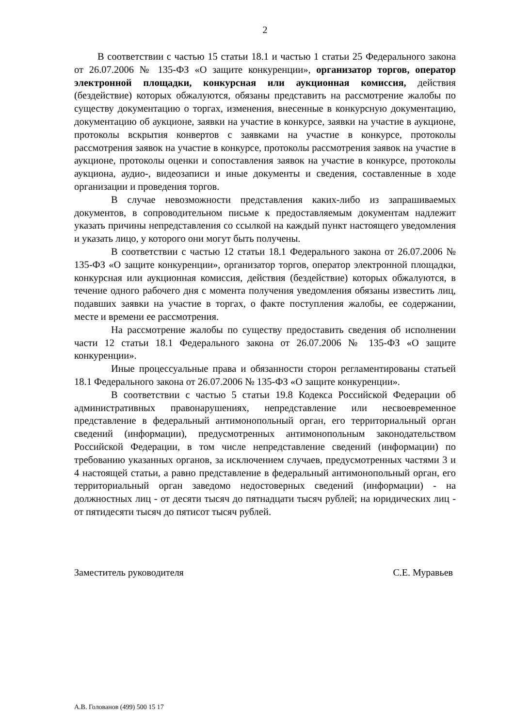2
В соответствии с частью 15 статьи 18.1 и частью 1 статьи 25 Федерального закона от 26.07.2006 № 135-ФЗ «О защите конкуренции», организатор торгов, оператор электронной площадки, конкурсная или аукционная комиссия, действия (бездействие) которых обжалуются, обязаны представить на рассмотрение жалобы по существу документацию о торгах, изменения, внесенные в конкурсную документацию, документацию об аукционе, заявки на участие в конкурсе, заявки на участие в аукционе, протоколы вскрытия конвертов с заявками на участие в конкурсе, протоколы рассмотрения заявок на участие в конкурсе, протоколы рассмотрения заявок на участие в аукционе, протоколы оценки и сопоставления заявок на участие в конкурсе, протоколы аукциона, аудио-, видеозаписи и иные документы и сведения, составленные в ходе организации и проведения торгов.
В случае невозможности представления каких-либо из запрашиваемых документов, в сопроводительном письме к предоставляемым документам надлежит указать причины непредставления со ссылкой на каждый пункт настоящего уведомления и указать лицо, у которого они могут быть получены.
В соответствии с частью 12 статьи 18.1 Федерального закона от 26.07.2006 № 135-ФЗ «О защите конкуренции», организатор торгов, оператор электронной площадки, конкурсная или аукционная комиссия, действия (бездействие) которых обжалуются, в течение одного рабочего дня с момента получения уведомления обязаны известить лиц, подавших заявки на участие в торгах, о факте поступления жалобы, ее содержании, месте и времени ее рассмотрения.
На рассмотрение жалобы по существу предоставить сведения об исполнении части 12 статьи 18.1 Федерального закона от 26.07.2006 № 135-ФЗ «О защите конкуренции».
Иные процессуальные права и обязанности сторон регламентированы статьей 18.1 Федерального закона от 26.07.2006 № 135-ФЗ «О защите конкуренции».
В соответствии с частью 5 статьи 19.8 Кодекса Российской Федерации об административных правонарушениях, непредставление или несвоевременное представление в федеральный антимонопольный орган, его территориальный орган сведений (информации), предусмотренных антимонопольным законодательством Российской Федерации, в том числе непредставление сведений (информации) по требованию указанных органов, за исключением случаев, предусмотренных частями 3 и 4 настоящей статьи, а равно представление в федеральный антимонопольный орган, его территориальный орган заведомо недостоверных сведений (информации) - на должностных лиц - от десяти тысяч до пятнадцати тысяч рублей; на юридических лиц - от пятидесяти тысяч до пятисот тысяч рублей.
Заместитель руководителя С.Е. Муравьев
А.В. Голованов (499) 500 15 17